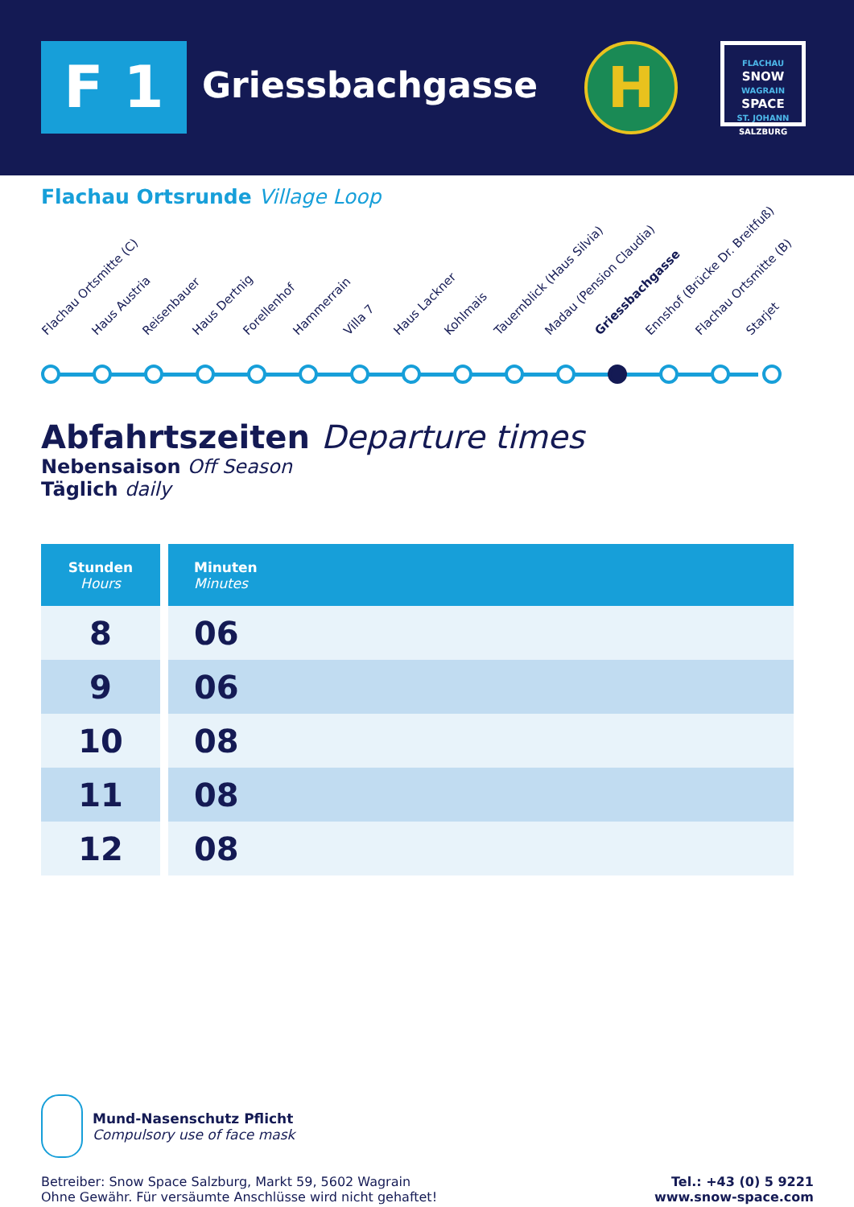F 1 Griessbachgasse H
FLACHAU
SNOW
WAGRAIN
SPACE
ST. JOHANN
SALZBURG
Flachau Ortsrunde Village Loop
Flachau Ortsmitte (C) Haus Austria Reisenbauer Haus Dertnig Forellenhof Hammerrain Villa 7 Haus Lackner Kohlmais Tauernblick (Haus Silvia) Madau (Pension Claudia) Griessbachgasse Ennshof (Brücke Dr. Breitfuß) Flachau Ortsmitte (B) Starjet
Abfahrtszeiten Departure times
Nebensaison Off Season
Täglich daily
| Stunden Hours | Minuten Minutes |
| --- | --- |
| 8 | 06 |
| 9 | 06 |
| 10 | 08 |
| 11 | 08 |
| 12 | 08 |
Mund-Nasenschutz Pflicht
Compulsory use of face mask
Betreiber: Snow Space Salzburg, Markt 59, 5602 Wagrain
Ohne Gewähr. Für versäumte Anschlüsse wird nicht gehaftet!
Tel.: +43 (0) 5 9221
www.snow-space.com